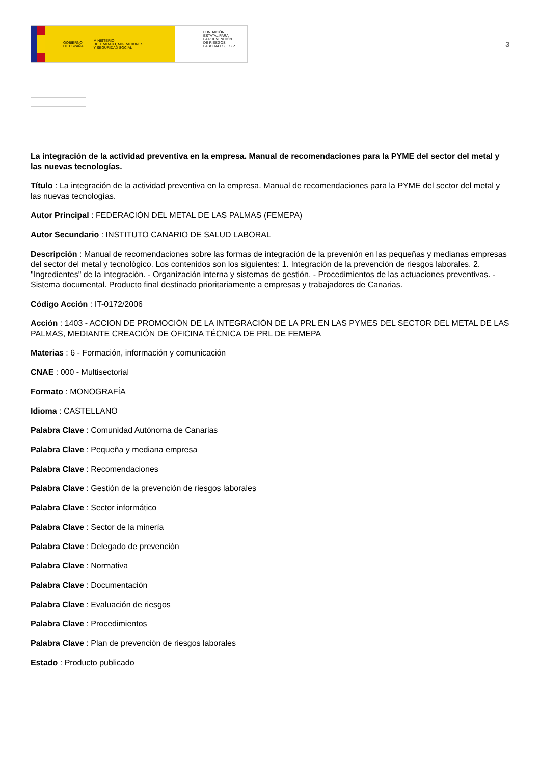GOBIERNO
DE ESPAÑA MINISTERIO
DE TRABAJO, MIGRACIONES
Y SEGURIDAD SOCIAL
FUNDACIÓN
ESTATAL PARA
LA PREVENCIÓN
DE RIESGOS
LABORALES, F.S.P.
3
La integración de la actividad preventiva en la empresa. Manual de recomendaciones para la PYME del sector del metal y las nuevas tecnologías.
Título : La integración de la actividad preventiva en la empresa. Manual de recomendaciones para la PYME del sector del metal y las nuevas tecnologías.
Autor Principal : FEDERACIÓN DEL METAL DE LAS PALMAS (FEMEPA)
Autor Secundario : INSTITUTO CANARIO DE SALUD LABORAL
Descripción : Manual de recomendaciones sobre las formas de integración de la prevenión en las pequeñas y medianas empresas del sector del metal y tecnológico. Los contenidos son los siguientes: 1. Integración de la prevención de riesgos laborales. 2. "Ingredientes" de la integración. - Organización interna y sistemas de gestión. - Procedimientos de las actuaciones preventivas. - Sistema documental. Producto final destinado prioritariamente a empresas y trabajadores de Canarias.
Código Acción : IT-0172/2006
Acción : 1403 - ACCION DE PROMOCIÓN DE LA INTEGRACIÓN DE LA PRL EN LAS PYMES DEL SECTOR DEL METAL DE LAS PALMAS, MEDIANTE CREACIÓN DE OFICINA TÉCNICA DE PRL DE FEMEPA
Materias : 6 - Formación, información y comunicación
CNAE : 000 - Multisectorial
Formato : MONOGRAFÍA
Idioma : CASTELLANO
Palabra Clave : Comunidad Autónoma de Canarias
Palabra Clave : Pequeña y mediana empresa
Palabra Clave : Recomendaciones
Palabra Clave : Gestión de la prevención de riesgos laborales
Palabra Clave : Sector informático
Palabra Clave : Sector de la minería
Palabra Clave : Delegado de prevención
Palabra Clave : Normativa
Palabra Clave : Documentación
Palabra Clave : Evaluación de riesgos
Palabra Clave : Procedimientos
Palabra Clave : Plan de prevención de riesgos laborales
Estado : Producto publicado